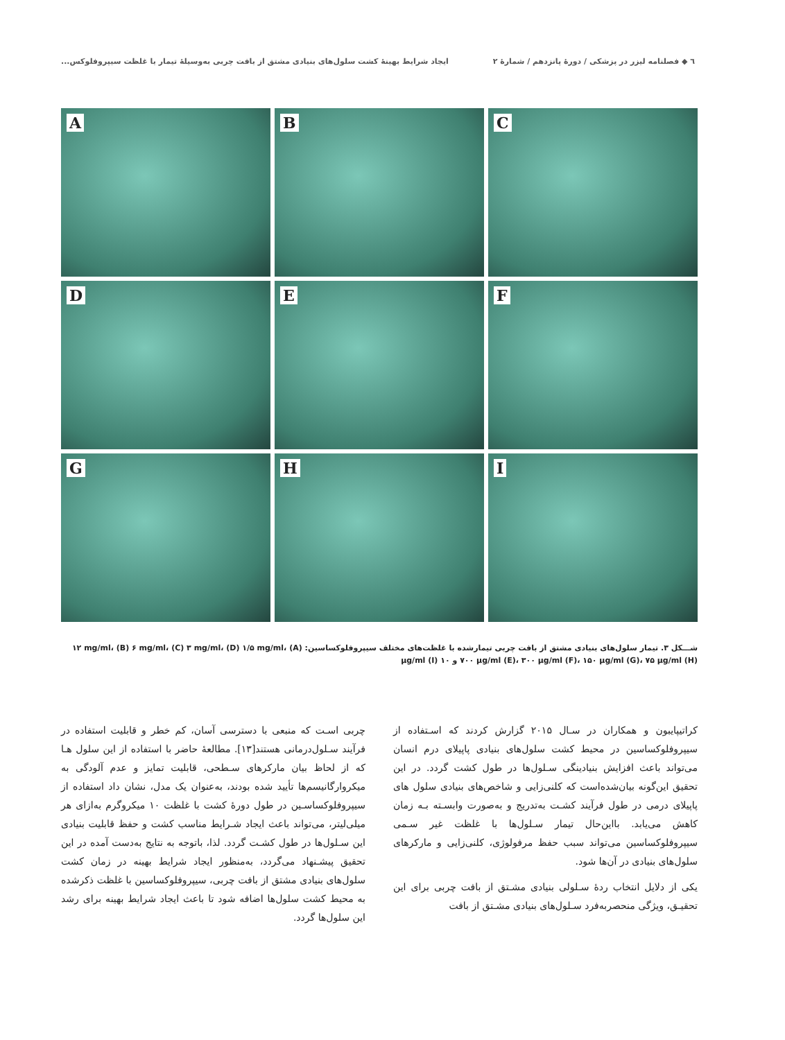٦ ◆ فصلنامه لیزر در پزشکی / دورهٔ پانزدهم / شمارهٔ ۲ ایجاد شرایط بهینهٔ کشت سلول‌های بنیادی مشتق از بافت چربی به‌وسیلهٔ تیمار با غلظت سیپروفلوکس...
A
B
C
D
E
F
G
H
I
شـــکل ۳. تیمار سلول‌های بنیادی مشتق از بافت چربی تیمارشده با غلظت‌های مختلف سیپروفلوکساسین: (A) ۱۲ mg/ml، (B) ۶ mg/ml، (C) ۳ mg/ml، (D) ۱/۵ mg/ml، ۷۰۰ µg/ml (E)، ۳۰۰ µg/ml (F)، ۱۵۰ µg/ml (G)، ۷۵ µg/ml (H) و ۱۰ µg/ml (I)
کراتیپایبون و همکاران در سـال ۲۰۱۵ گزارش کردند که اسـتفاده از سیپروفلوکساسین در محیط کشت سلول‌های بنیادی پاپیلای درم انسان می‌تواند باعث افزایش بنیادینگی سـلول‌ها در طول کشت گردد. در این تحقیق این‌گونه بیان‌شده‌است که کلنی‌زایی و شاخص‌های بنیادی سلول های پاپیلای درمی در طول فرآیند کشـت به‌تدریج و به‌صورت وابسـته بـه زمان کاهش می‌یابد. بااین‌حال تیمار سـلول‌ها با غلظت غیر سـمی سیپروفلوکساسین می‌تواند سبب حفظ مرفولوژی، کلنی‌زایی و مارکرهای سلول‌های بنیادی در آن‌ها شود.
یکی از دلایل انتخاب ردهٔ سـلولی بنیادی مشـتق از بافت چربی برای این تحقیـق، ویژگی منحصربه‌فرد سـلول‌های بنیادی مشـتق از بافت
چربی اسـت که منبعی با دسترسی آسان، کم خطر و قابلیت استفاده در فرآیند سـلول‌درمانی هستند[۱۳]. مطالعهٔ حاضر با استفاده از این سلول هـا که از لحاظ بیان مارکرهای سـطحی، قابلیت تمایز و عدم آلودگی به میکروارگانیسم‌ها تأیید شده بودند، به‌عنوان یک مدل، نشان داد استفاده از سیپروفلوکساسـین در طول دورهٔ کشت با غلظت ۱۰ میکروگرم به‌ازای هر میلی‌لیتر، می‌تواند باعث ایجاد شـرایط مناسب کشت و حفظ قابلیت بنیادی این سـلول‌ها در طول کشـت گردد. لذا، باتوجه به نتایج به‌دست آمده در این تحقیق پیشـنهاد می‌گردد، به‌منظور ایجاد شرایط بهینه در زمان کشت سلول‌های بنیادی مشتق از بافت چربی، سیپروفلوکساسین با غلظت ذکرشده به محیط کشت سلول‌ها اضافه شود تا باعث ایجاد شرایط بهینه برای رشد این سلول‌ها گردد.